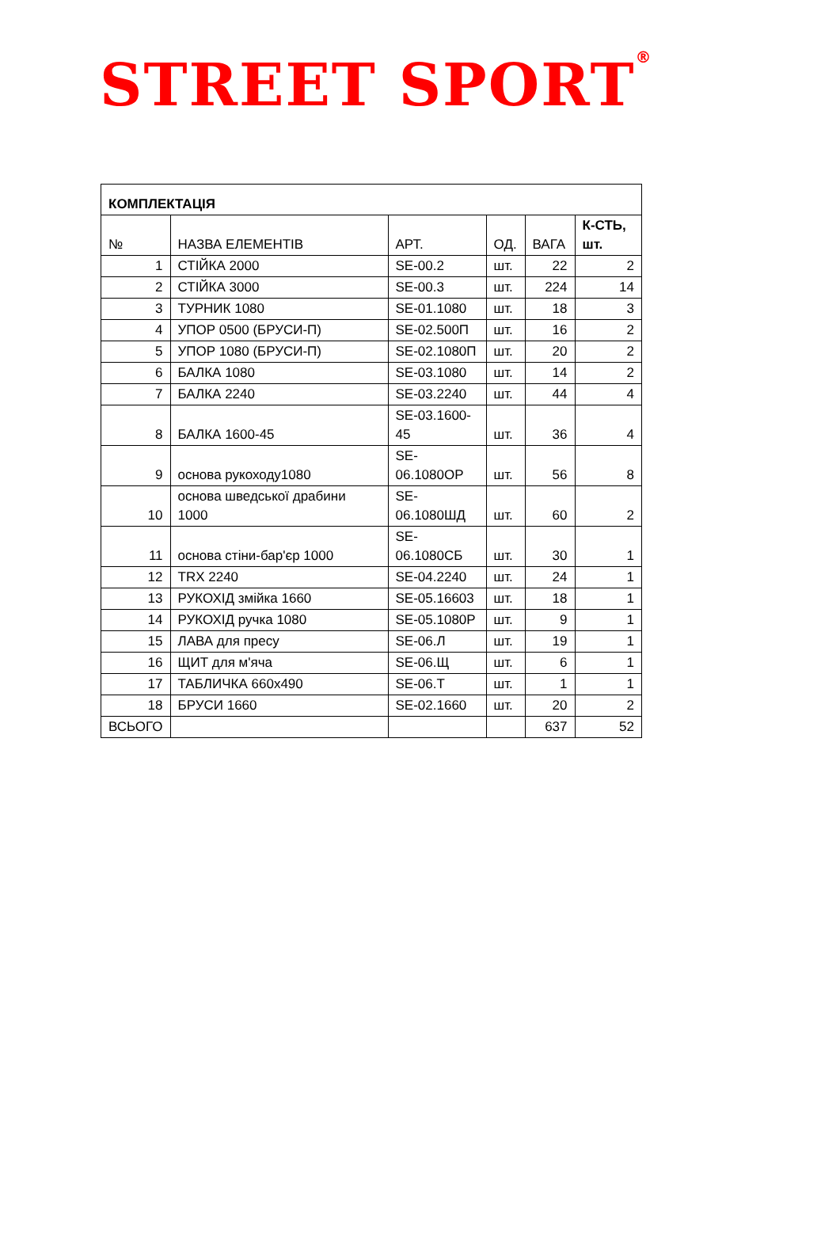STREET SPORT<sup>®</sup>
| КОМПЛЕКТАЦІЯ | | | | | |
| № | НАЗВА ЕЛЕМЕНТІВ | АРТ. | ОД. | ВАГА | К-СТЬ, шт. |
| 1 | СТІЙКА 2000 | SE-00.2 | шт. | 22 | 2 |
| 2 | СТІЙКА 3000 | SE-00.3 | шт. | 224 | 14 |
| 3 | ТУРНИК 1080 | SE-01.1080 | шт. | 18 | 3 |
| 4 | УПОР 0500 (БРУСИ-П) | SE-02.500П | шт. | 16 | 2 |
| 5 | УПОР 1080 (БРУСИ-П) | SE-02.1080П | шт. | 20 | 2 |
| 6 | БАЛКА 1080 | SE-03.1080 | шт. | 14 | 2 |
| 7 | БАЛКА 2240 | SE-03.2240 | шт. | 44 | 4 |
| 8 | БАЛКА 1600-45 | SE-03.1600- 45 | шт. | 36 | 4 |
| 9 | основа рукоходу1080 | SE- 06.1080ОР | шт. | 56 | 8 |
| 10 | основа шведської драбини 1000 | SE- 06.1080ШД | шт. | 60 | 2 |
| 11 | основа стіни-бар'єр 1000 | SE- 06.1080СБ | шт. | 30 | 1 |
| 12 | TRX 2240 | SE-04.2240 | шт. | 24 | 1 |
| 13 | РУКОХІД змійка 1660 | SE-05.16603 | шт. | 18 | 1 |
| 14 | РУКОХІД ручка 1080 | SE-05.1080Р | шт. | 9 | 1 |
| 15 | ЛАВА для пресу | SE-06.Л | шт. | 19 | 1 |
| 16 | ЩИТ для м'яча | SE-06.Щ | шт. | 6 | 1 |
| 17 | ТАБЛИЧКА 660х490 | SE-06.Т | шт. | 1 | 1 |
| 18 | БРУСИ 1660 | SE-02.1660 | шт. | 20 | 2 |
| ВСЬОГО | | | | 637 | 52 |